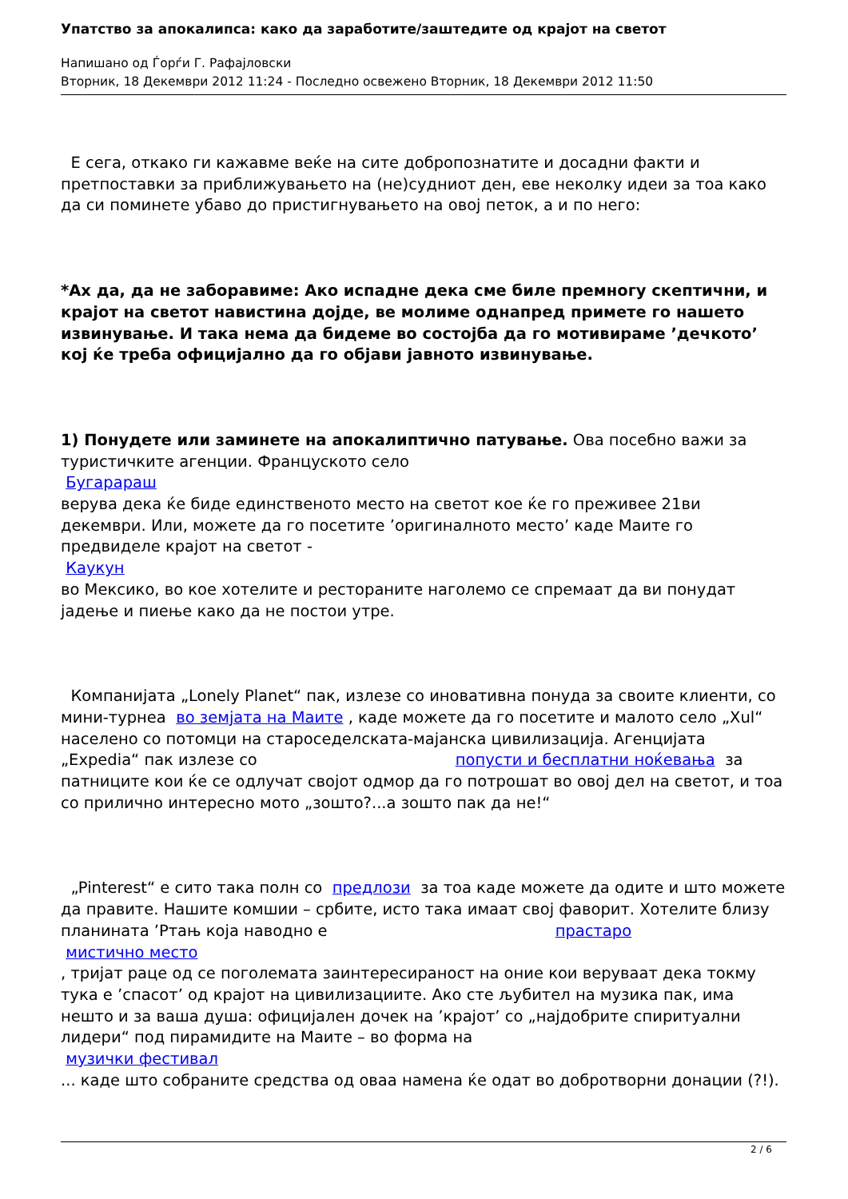Упатство за апокалипса: како да заработите/заштедите од крајот на светот
Напишано од Ѓорѓи Г. Рафајловски
Вторник, 18 Декември 2012 11:24 - Последно освежено Вторник, 18 Декември 2012 11:50
Е сега, откако ги кажавме веќе на сите добропознатите и досадни факти и претпоставки за приближувањето на (не)судниот ден, еве неколку идеи за тоа како да си поминете убаво до пристигнувањето на овој петок, а и по него:
*Ах да, да не заборавиме: Ако испадне дека сме биле премногу скептични, и крајот на светот навистина дојде, ве молиме однапред примете го нашето извинување. И така нема да бидеме во состојба да го мотивираме ’дечкото’ кој ќе треба официјално да го објави јавното извинување.
1) Понудете или заминете на апокалиптично патување. Ова посебно важи за туристичките агенции. Француското село
Бугарараш
верува дека ќе биде единственото место на светот кое ќе го преживее 21ви декември. Или, можете да го посетите ’оригиналното место’ каде Маите го предвиделе крајот на светот -
Каукун
во Мексико, во кое хотелите и рестораните наголемо се спремаат да ви понудат јадење и пиење како да не постои утре.
Компанијата „Lonely Planet“ пак, излезе со иновативна понуда за своите клиенти, со мини-турнеа во земјата на Маите , каде можете да го посетите и малото село „Xul“ населено со потомци на староседелската-мајанска цивилизација. Агенцијата „Expedia“ пак излезе со попусти и бесплатни ноќевања за патниците кои ќе се одлучат својот одмор да го потрошат во овој дел на светот, и тоа со прилично интересно мото „зошто?...а зошто пак да не!“
„Pinterest“ е сито така полн со предлози за тоа каде можете да одите и што можете да правите. Нашите комшии – србите, исто така имаат свој фаворит. Хотелите близу планината ’Ртањ која наводно е прастаро
мистично место
, тријат раце од се поголемата заинтересираност на оние кои веруваат дека токму тука е ’спасот’ од крајот на цивилизациите. Ако сте љубител на музика пак, има нешто и за ваша душа: официјален дочек на ’крајот’ со „најдобрите спиритуални лидери“ под пирамидите на Маите – во форма на
музички фестивал
... каде што собраните средства од оваа намена ќе одат во добротворни донации (?!).
2 / 6